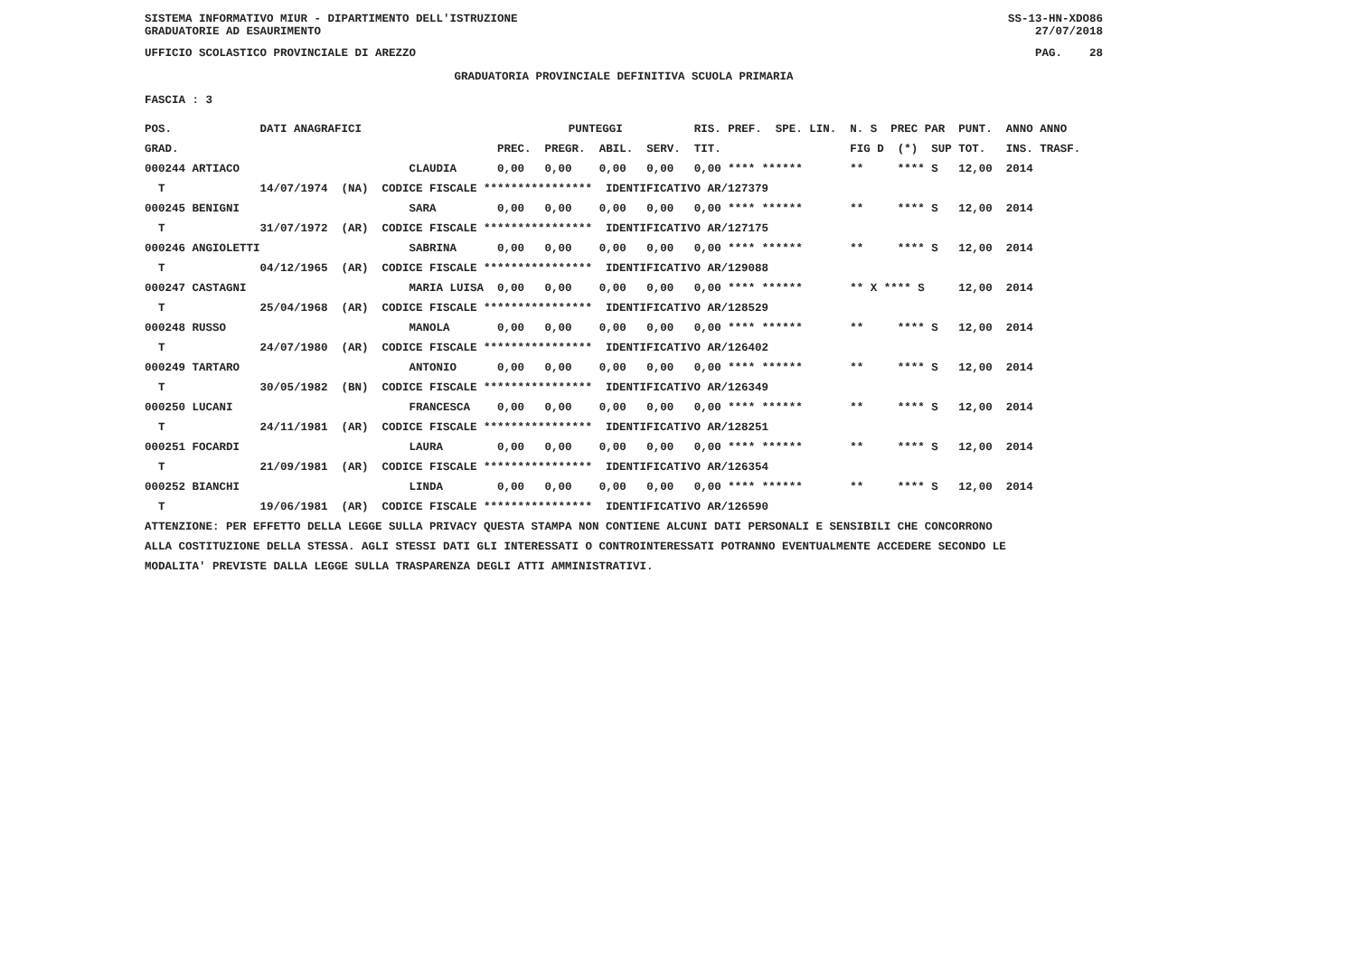SISTEMA INFORMATIVO MIUR - DIPARTIMENTO DELL'ISTRUZIONE SS-13-HN-XDO86
GRADUATORIE AD ESAURIMENTO 27/07/2018
UFFICIO SCOLASTICO PROVINCIALE DI AREZZO PAG. 28
GRADUATORIA PROVINCIALE DEFINITIVA SCUOLA PRIMARIA
FASCIA : 3
| POS. | DATI ANAGRAFICI | | PUNTEGGI | | | | RIS. PREF. SPE. LIN. | N. S PREC PAR | PUNT. | ANNO ANNO |
| --- | --- | --- | --- | --- | --- | --- | --- | --- | --- | --- |
| GRAD. | | | PREC. | PREGR. | ABIL. | SERV. | TIT. | FIG D (*) SUP | TOT. | INS. TRASF. |
| 000244 ARTIACO | | CLAUDIA | 0,00 | 0,00 | 0,00 | 0,00 | 0,00 **** ****** | ** **** S | 12,00 | 2014 |
| T | 14/07/1974 (NA) CODICE FISCALE **************** IDENTIFICATIVO AR/127379 | | | | | | | | | |
| 000245 BENIGNI | | SARA | 0,00 | 0,00 | 0,00 | 0,00 | 0,00 **** ****** | ** **** S | 12,00 | 2014 |
| T | 31/07/1972 (AR) CODICE FISCALE **************** IDENTIFICATIVO AR/127175 | | | | | | | | | |
| 000246 ANGIOLETTI | | SABRINA | 0,00 | 0,00 | 0,00 | 0,00 | 0,00 **** ****** | ** **** S | 12,00 | 2014 |
| T | 04/12/1965 (AR) CODICE FISCALE **************** IDENTIFICATIVO AR/129088 | | | | | | | | | |
| 000247 CASTAGNI | | MARIA LUISA | 0,00 | 0,00 | 0,00 | 0,00 | 0,00 **** ****** | ** X **** S | 12,00 | 2014 |
| T | 25/04/1968 (AR) CODICE FISCALE **************** IDENTIFICATIVO AR/128529 | | | | | | | | | |
| 000248 RUSSO | | MANOLA | 0,00 | 0,00 | 0,00 | 0,00 | 0,00 **** ****** | ** **** S | 12,00 | 2014 |
| T | 24/07/1980 (AR) CODICE FISCALE **************** IDENTIFICATIVO AR/126402 | | | | | | | | | |
| 000249 TARTARO | | ANTONIO | 0,00 | 0,00 | 0,00 | 0,00 | 0,00 **** ****** | ** **** S | 12,00 | 2014 |
| T | 30/05/1982 (BN) CODICE FISCALE **************** IDENTIFICATIVO AR/126349 | | | | | | | | | |
| 000250 LUCANI | | FRANCESCA | 0,00 | 0,00 | 0,00 | 0,00 | 0,00 **** ****** | ** **** S | 12,00 | 2014 |
| T | 24/11/1981 (AR) CODICE FISCALE **************** IDENTIFICATIVO AR/128251 | | | | | | | | | |
| 000251 FOCARDI | | LAURA | 0,00 | 0,00 | 0,00 | 0,00 | 0,00 **** ****** | ** **** S | 12,00 | 2014 |
| T | 21/09/1981 (AR) CODICE FISCALE **************** IDENTIFICATIVO AR/126354 | | | | | | | | | |
| 000252 BIANCHI | | LINDA | 0,00 | 0,00 | 0,00 | 0,00 | 0,00 **** ****** | ** **** S | 12,00 | 2014 |
| T | 19/06/1981 (AR) CODICE FISCALE **************** IDENTIFICATIVO AR/126590 | | | | | | | | | |
ATTENZIONE: PER EFFETTO DELLA LEGGE SULLA PRIVACY QUESTA STAMPA NON CONTIENE ALCUNI DATI PERSONALI E SENSIBILI CHE CONCORRONO
ALLA COSTITUZIONE DELLA STESSA. AGLI STESSI DATI GLI INTERESSATI O CONTROINTERESSATI POTRANNO EVENTUALMENTE ACCEDERE SECONDO LE
MODALITA' PREVISTE DALLA LEGGE SULLA TRASPARENZA DEGLI ATTI AMMINISTRATIVI.